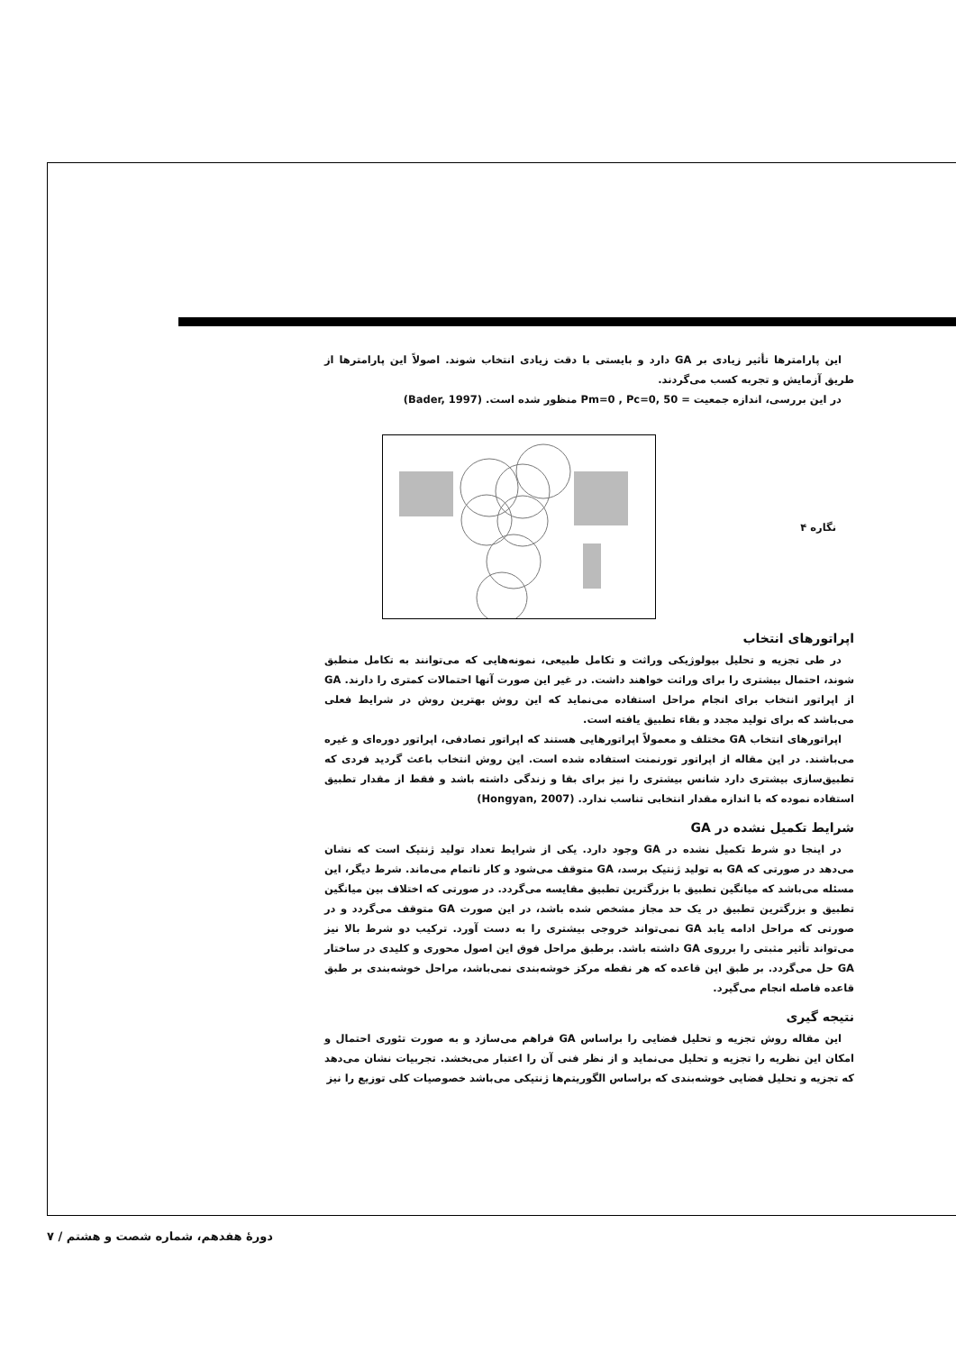این پارامترها تأثیر زیادی بر GA دارد و بایستی با دقت زیادی انتخاب شوند. اصولاً این پارامترها از طریق آزمایش و تجربه کسب می‌گردند.
در این بررسی، اندازه جمعیت = Pm=0 , Pc=0, 50 منظور شده است. (Bader, 1997)
نگاره ۴
اپراتورهای انتخاب
در طی تجزیه و تحلیل بیولوژیکی وراثت و تکامل طبیعی، نمونه‌هایی که می‌توانند به تکامل منطبق شوند، احتمال بیشتری را برای وراثت خواهند داشت. در غیر این صورت آنها احتمالات کمتری را دارند. GA از اپراتور انتخاب برای انجام مراحل استفاده می‌نماید که این روش بهترین روش در شرایط فعلی می‌باشد که برای تولید مجدد و بقاء تطبیق یافته است.
اپراتورهای انتخاب GA مختلف و معمولاً اپراتورهایی هستند که اپراتور تصادفی، اپراتور دوره‌ای و غیره می‌باشند. در این مقاله از اپراتور تورنمنت استفاده شده است. این روش انتخاب باعث گردید فردی که تطبیق‌سازی بیشتری دارد شانس بیشتری را نیز برای بقا و زندگی داشته باشد و فقط از مقدار تطبیق استفاده نموده که با اندازه مقدار انتخابی تناسب ندارد. (Hongyan, 2007)
شرایط تکمیل نشده در GA
در اینجا دو شرط تکمیل نشده در GA وجود دارد. یکی از شرایط تعداد تولید ژنتیک است که نشان می‌دهد در صورتی که GA به تولید ژنتیک برسد، GA متوقف می‌شود و کار ناتمام می‌ماند. شرط دیگر، این مسئله می‌باشد که میانگین تطبیق با بزرگترین تطبیق مقایسه می‌گردد. در صورتی که اختلاف بین میانگین تطبیق و بزرگترین تطبیق در یک حد مجاز مشخص شده باشد، در این صورت GA متوقف می‌گردد و در صورتی که مراحل ادامه یابد GA نمی‌تواند خروجی بیشتری را به دست آورد. ترکیب دو شرط بالا نیز می‌تواند تأثیر مثبتی را برروی GA داشته باشد. برطبق مراحل فوق این اصول محوری و کلیدی در ساختار GA حل می‌گردد. بر طبق این قاعده که هر نقطه مرکز خوشه‌بندی نمی‌باشد، مراحل خوشه‌بندی بر طبق قاعده فاصله انجام می‌گیرد.
نتیجه گیری
این مقاله روش تجزیه و تحلیل فضایی را براساس GA فراهم می‌سازد و به صورت تئوری احتمال و امکان این نظریه را تجزیه و تحلیل می‌نماید و از نظر فنی آن را اعتبار می‌بخشد. تجربیات نشان می‌دهد که تجزیه و تحلیل فضایی خوشه‌بندی که براساس الگوریتم‌ها ژنتیکی می‌باشد خصوصیات کلی توزیع را نیز
دورهٔ هفدهم، شماره شصت و هشتم / ۷